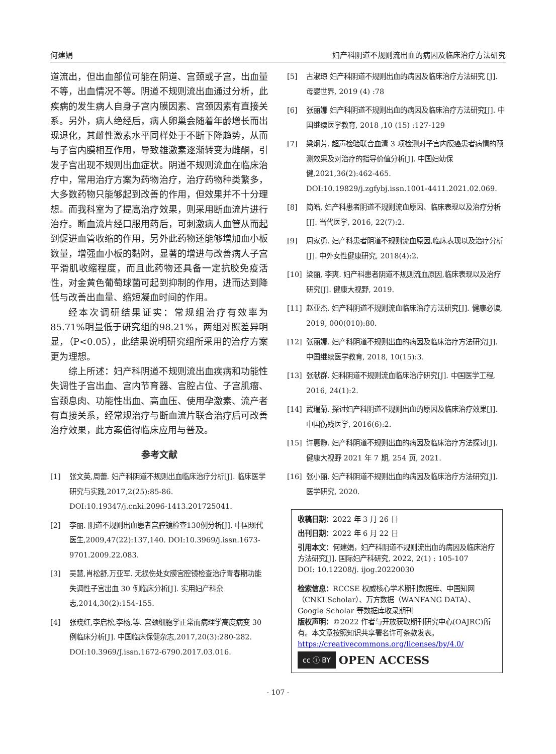何建娟 妇产科阴道不规则流出血的病因及临床治疗方法研究
道流出，但出血部位可能在阴道、宫颈或子宫，出血量不等，出血情况不等。阴道不规则流出血通过分析，此疾病的发生病人自身子宫内膜因素、宫颈因素有直接关系。另外，病人绝经后，病人卵巢会随着年龄增长而出现退化，其雌性激素水平同样处于不断下降趋势，从而与子宫内膜相互作用，导致雄激素逐渐转变为雌酮，引发子宫出现不规则出血症状。阴道不规则流血在临床治疗中，常用治疗方案为药物治疗，治疗药物种类繁多，大多数药物只能够起到改善的作用，但效果并不十分理想。而我科室为了提高治疗效果，则采用断血流片进行治疗。断血流片经口服用药后，可刺激病人血管从而起到促进血管收缩的作用，另外此药物还能够增加血小板数量，增强血小板的黏附，显著的增进与改善病人子宫平滑肌收缩程度，而且此药物还具备一定抗胶免疫活性，对金黄色葡萄球菌可起到抑制的作用，进而达到降低与改善出血量、缩短凝血时间的作用。
经本次调研结果证实：常规组治疗有效率为85.71%明显低于研究组的98.21%，两组对照差异明显，（P<0.05），此结果说明研究组所采用的治疗方案更为理想。
综上所述：妇产科阴道不规则流出血疾病和功能性失调性子宫出血、宫内节育器、宫腔占位、子宫肌瘤、宫颈息肉、功能性出血、高血压、使用孕激素、流产者有直接关系，经常规治疗与断血流片联合治疗后可改善治疗效果，此方案值得临床应用与普及。
参考文献
[1] 张文英,周蕾. 妇产科阴道不规则出血临床治疗分析[J]. 临床医学研究与实践,2017,2(25):85-86. DOI:10.19347/j.cnki.2096-1413.201725041.
[2] 李丽. 阴道不规则出血患者宫腔镜检查130例分析[J]. 中国现代医生,2009,47(22):137,140. DOI:10.3969/j.issn.1673-9701.2009.22.083.
[3] 吴慧,肖松舒,万亚军. 无损伤处女膜宫腔镜检查治疗青春期功能失调性子宫出血 30 例临床分析[J]. 实用妇产科杂志,2014,30(2):154-155.
[4] 张晓红,李启松,李杨,等. 宫颈细胞学正常而病理学高度病变 30 例临床分析[J]. 中国临床保健杂志,2017,20(3):280-282. DOI:10.3969/J.issn.1672-6790.2017.03.016.
[5] 古淑琼 妇产科阴道不规则出血的病因及临床治疗方法研究 [J]. 母婴世界, 2019 (4) :78
[6] 张丽娜 妇产科阴道不规则出血的病因及临床治疗方法研究[J]. 中国继续医学教育, 2018 ,10 (15) :127-129
[7] 梁炯芳. 超声检验联合血清 3 项检测对子宫内膜癌患者病情的预测效果及对治疗的指导价值分析[J]. 中国妇幼保健,2021,36(2):462-465. DOI:10.19829/j.zgfybj.issn.1001-4411.2021.02.069.
[8] 简皓. 妇产科患者阴道不规则流血原因、临床表现以及治疗分析[J]. 当代医学, 2016, 22(7):2.
[9] 周家勇. 妇产科患者阴道不规则流血原因,临床表现以及治疗分析[J]. 中外女性健康研究, 2018(4):2.
[10] 梁丽, 李爽. 妇产科患者阴道不规则流血原因,临床表现以及治疗研究[J]. 健康大视野, 2019.
[11] 赵亚杰. 妇产科阴道不规则流血临床治疗方法研究[J]. 健康必读, 2019, 000(010):80.
[12] 张丽娜. 妇产科阴道不规则出血的病因及临床治疗方法研究[J]. 中国继续医学教育, 2018, 10(15):3.
[13] 张献群. 妇科阴道不规则流血临床治疗研究[J]. 中国医学工程, 2016, 24(1):2.
[14] 武瑞菊. 探讨妇产科阴道不规则出血的原因及临床治疗效果[J]. 中国伤残医学, 2016(6):2.
[15] 许惠静. 妇产科阴道不规则出血的病因及临床治疗方法探讨[J]. 健康大视野 2021 年 7 期, 254 页, 2021.
[16] 张小丽. 妇产科阴道不规则出血的病因及临床治疗方法研究[J]. 医学研究, 2020.
收稿日期：2022 年 3 月 26 日
出刊日期：2022 年 6 月 22 日
引用本文：何建娟，妇产科阴道不规则流出血的病因及临床治疗方法研究[J]. 国际妇产科研究, 2022, 2(1) : 105-107
DOI: 10.12208/j. ijog.20220030
检索信息：RCCSE 权威核心学术期刊数据库、中国知网（CNKI Scholar）、万方数据（WANFANG DATA）、Google Scholar 等数据库收录期刊
版权声明：©2022 作者与开放获取期刊研究中心(OAJRC)所有。本文章按照知识共享署名许可条款发表。https://creativecommons.org/licenses/by/4.0/
cc ⓘ BY OPEN ACCESS
- 107 -